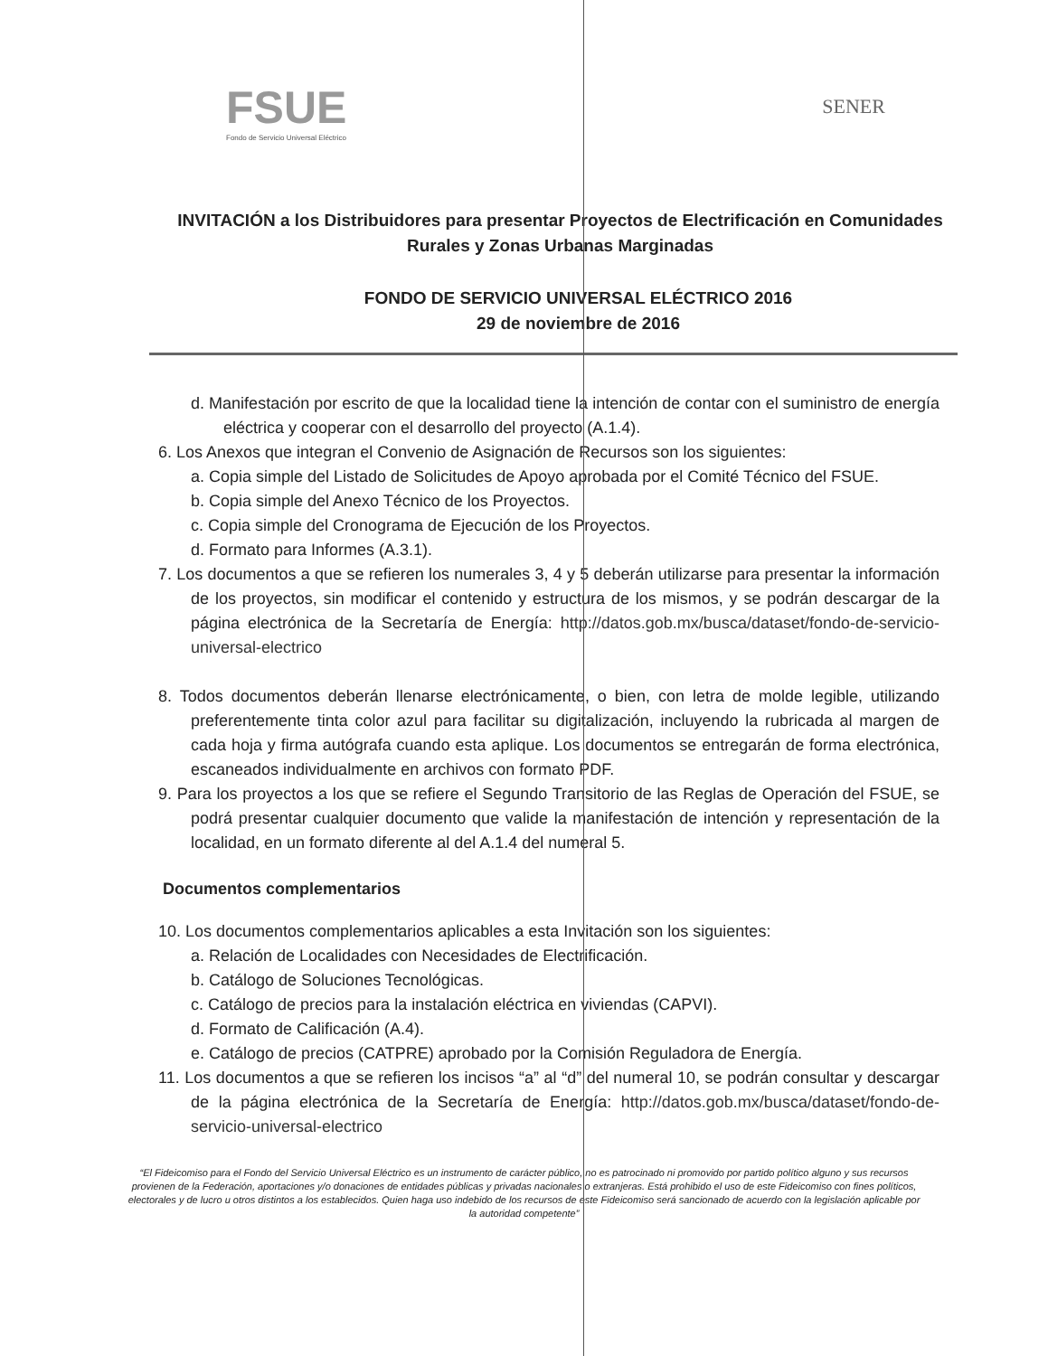FSUE
Fondo de Servicio Universal Eléctrico
SENER
INVITACIÓN a los Distribuidores para presentar Proyectos de Electrificación en Comunidades Rurales y Zonas Urbanas Marginadas
FONDO DE SERVICIO UNIVERSAL ELÉCTRICO 2016
29 de noviembre de 2016
d. Manifestación por escrito de que la localidad tiene la intención de contar con el suministro de energía eléctrica y cooperar con el desarrollo del proyecto (A.1.4).
6. Los Anexos que integran el Convenio de Asignación de Recursos son los siguientes:
a. Copia simple del Listado de Solicitudes de Apoyo aprobada por el Comité Técnico del FSUE.
b. Copia simple del Anexo Técnico de los Proyectos.
c. Copia simple del Cronograma de Ejecución de los Proyectos.
d. Formato para Informes (A.3.1).
7. Los documentos a que se refieren los numerales 3, 4 y 5 deberán utilizarse para presentar la información de los proyectos, sin modificar el contenido y estructura de los mismos, y se podrán descargar de la página electrónica de la Secretaría de Energía: http://datos.gob.mx/busca/dataset/fondo-de-servicio-universal-electrico
8. Todos documentos deberán llenarse electrónicamente, o bien, con letra de molde legible, utilizando preferentemente tinta color azul para facilitar su digitalización, incluyendo la rubricada al margen de cada hoja y firma autógrafa cuando esta aplique. Los documentos se entregarán de forma electrónica, escaneados individualmente en archivos con formato PDF.
9. Para los proyectos a los que se refiere el Segundo Transitorio de las Reglas de Operación del FSUE, se podrá presentar cualquier documento que valide la manifestación de intención y representación de la localidad, en un formato diferente al del A.1.4 del numeral 5.
Documentos complementarios
10. Los documentos complementarios aplicables a esta Invitación son los siguientes:
a. Relación de Localidades con Necesidades de Electrificación.
b. Catálogo de Soluciones Tecnológicas.
c. Catálogo de precios para la instalación eléctrica en viviendas (CAPVI).
d. Formato de Calificación (A.4).
e. Catálogo de precios (CATPRE) aprobado por la Comisión Reguladora de Energía.
11. Los documentos a que se refieren los incisos “a” al “d” del numeral 10, se podrán consultar y descargar de la página electrónica de la Secretaría de Energía: http://datos.gob.mx/busca/dataset/fondo-de-servicio-universal-electrico
“El Fideicomiso para el Fondo del Servicio Universal Eléctrico es un instrumento de carácter público, no es patrocinado ni promovido por partido político alguno y sus recursos provienen de la Federación, aportaciones y/o donaciones de entidades públicas y privadas nacionales o extranjeras. Está prohibido el uso de este Fideicomiso con fines políticos, electorales y de lucro u otros distintos a los establecidos. Quien haga uso indebido de los recursos de este Fideicomiso será sancionado de acuerdo con la legislación aplicable por la autoridad competente”